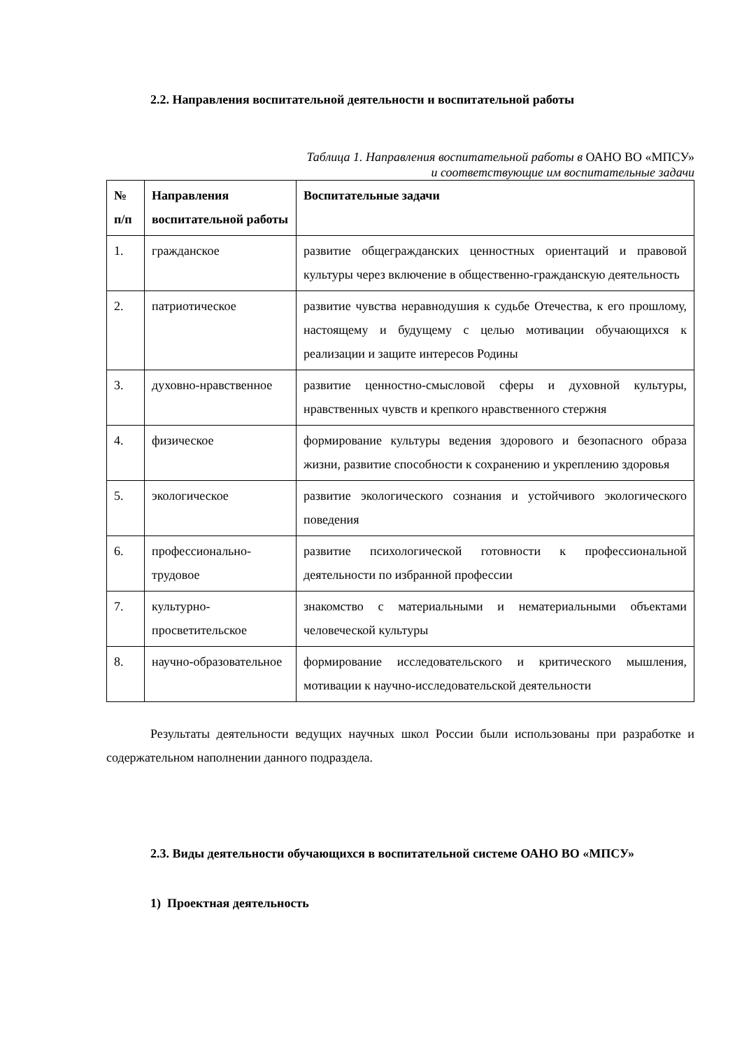2.2. Направления воспитательной деятельности и воспитательной работы
Таблица 1. Направления воспитательной работы в ОАНО ВО «МПСУ»
и соответствующие им воспитательные задачи
| № п/п | Направления воспитательной работы | Воспитательные задачи |
| --- | --- | --- |
| 1. | гражданское | развитие общегражданских ценностных ориентаций и правовой культуры через включение в общественно-гражданскую деятельность |
| 2. | патриотическое | развитие чувства неравнодушия к судьбе Отечества, к его прошлому, настоящему и будущему с целью мотивации обучающихся к реализации и защите интересов Родины |
| 3. | духовно-нравственное | развитие ценностно-смысловой сферы и духовной культуры, нравственных чувств и крепкого нравственного стержня |
| 4. | физическое | формирование культуры ведения здорового и безопасного образа жизни, развитие способности к сохранению и укреплению здоровья |
| 5. | экологическое | развитие экологического сознания и устойчивого экологического поведения |
| 6. | профессионально-трудовое | развитие психологической готовности к профессиональной деятельности по избранной профессии |
| 7. | культурно-просветительское | знакомство с материальными и нематериальными объектами человеческой культуры |
| 8. | научно-образовательное | формирование исследовательского и критического мышления, мотивации к научно-исследовательской деятельности |
Результаты деятельности ведущих научных школ России были использованы при разработке и содержательном наполнении данного подраздела.
2.3. Виды деятельности обучающихся в воспитательной системе ОАНО ВО «МПСУ»
1) Проектная деятельность